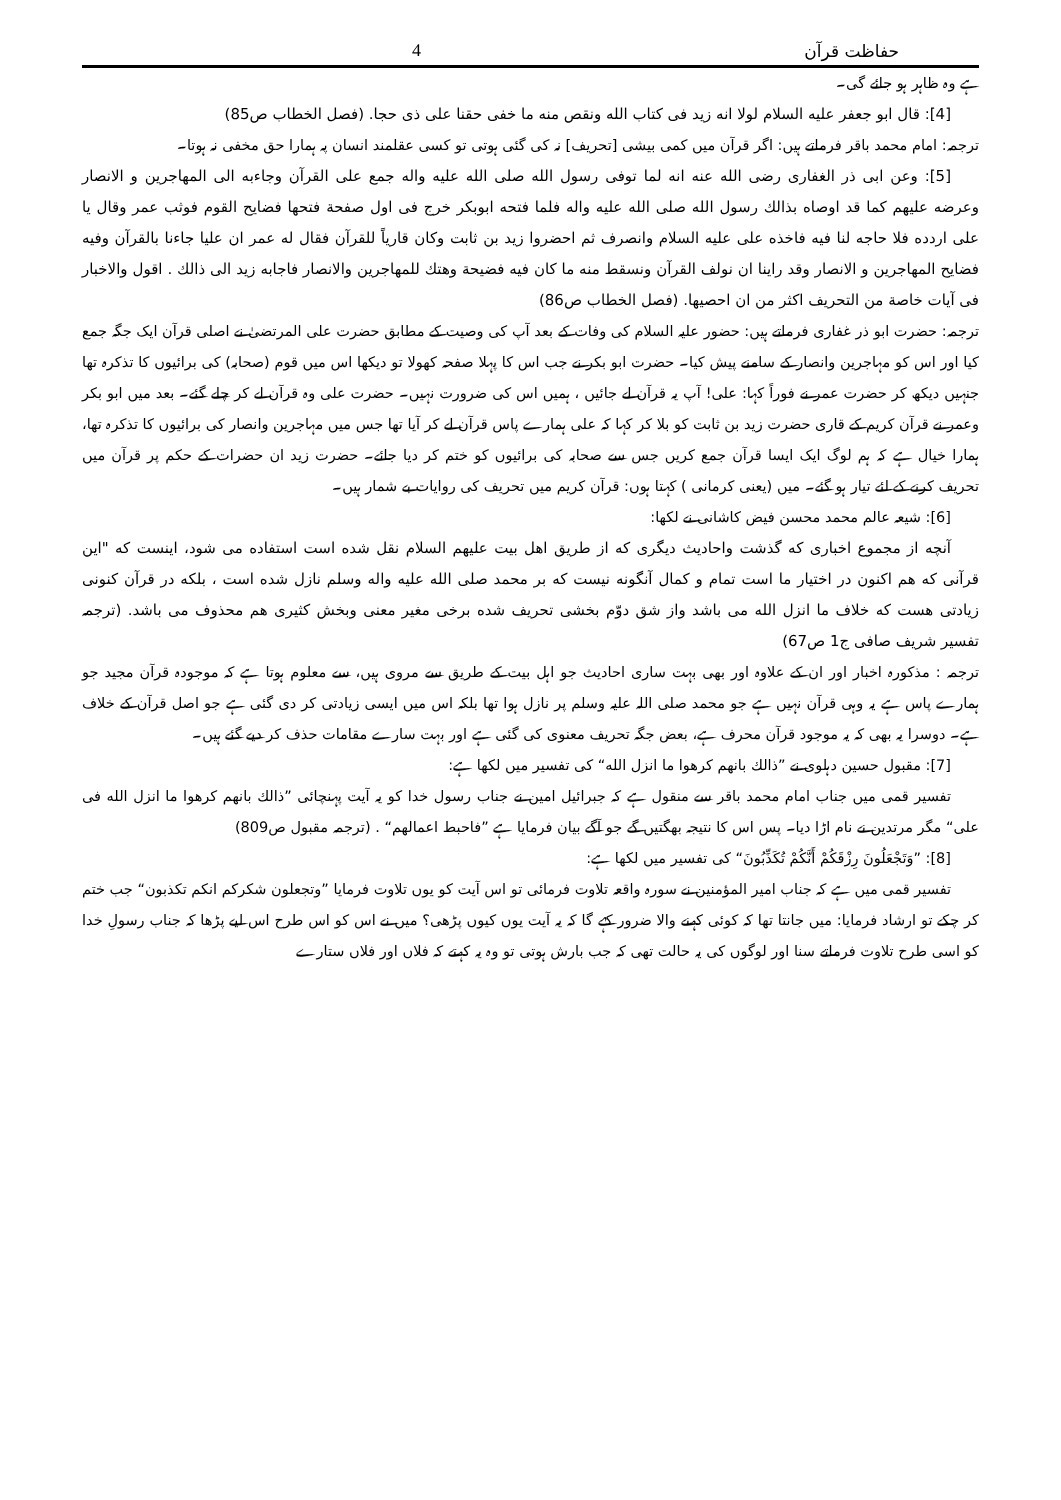حفاظت قرآن 4
ہے وہ ظاہر ہو جائے گی۔
[4]: قال ابو جعفر علیه السلام لولا انه زید فی کتاب الله ونقص منه ما خفی حقنا علی ذی حجا. (فصل الخطاب ص85)
ترجمہ: امام محمد باقر فرماتے ہیں: اگر قرآن میں کمی بیشی [تحریف] نہ کی گئی ہوتی تو کسی عقلمند انسان پہ ہمارا حق مخفی نہ ہوتا۔
[5]: وعن ابی ذر الغفاری رضی الله عنه انه لما توفی رسول الله صلی الله علیه واله جمع علی القرآن وجاءبه الی المهاجرین و الانصار وعرضه علیهم کما قد اوصاه بذالك رسول الله صلی الله علیه واله فلما فتحه ابوبكر خرج فی اول صفحة فتحها فضایح القوم فوثب عمر وقال یا علی اردده فلا حاجه لنا فیه فاخذه علی علیه السلام وانصرف ثم احضروا زید بن ثابت وکان قاریاً للقرآن فقال له عمر ان علیا جاءنا بالقرآن وفیه فضایح المهاجرین و الانصار وقد راینا ان نولف القرآن ونسقط منه ما کان فیه فضیحة وهتك للمهاجرین والانصار فاجابه زید الی ذالك . اقول والاخبار فی آیات خاصة من التحریف اكثر من ان احصیها. (فصل الخطاب ص86)
ترجمہ: حضرت ابو ذر غفاری فرماتے ہیں: حضور علیہ السلام کی وفات کے بعد آپ کی وصیت کے مطابق حضرت علی المرتضیٰ نے اصلی قرآن ایک جگہ جمع کیا اور اس کو مہاجرین وانصار کے سامنے پیش کیا۔ حضرت ابو بکر نے جب اس کا پہلا صفحہ کھولا تو دیکھا اس میں قوم (صحابہ) کی برائیوں کا تذکرہ تھا جنہیں دیکھ کر حضرت عمر نے فوراً کہا: علی! آپ یہ قرآن لے جائیں ، ہمیں اس کی ضرورت نہیں۔ حضرت علی وہ قرآن لے کر چلے گئے۔ بعد میں ابو بکر وعمر نے قرآن کریم کے قاری حضرت زید بن ثابت کو بلا کر کہا کہ علی ہمارے پاس قرآن لے کر آیا تھا جس میں مہاجرین وانصار کی برائیوں کا تذکرہ تھا، ہمارا خیال ہے کہ ہم لوگ ایک ایسا قرآن جمع کریں جس سے صحابہ کی برائیوں کو ختم کر دیا جائے۔ حضرت زید ان حضرات کے حکم پر قرآن میں تحریف کرنے کے لئے تیار ہو گئے۔ میں (یعنی کرمانی ) کہتا ہوں: قرآن کریم میں تحریف کی روایات بے شمار ہیں۔
[6]: شیعہ عالم محمد محسن فیض کاشانی نے لکھا:
آنچه از مجموع اخباری که گذشت واحادیث دیگری که از طریق اهل بیت علیهم السلام نقل شده است استفاده می شود، اینست که "این قرآنی که هم اکنون در اختیار ما است تمام و کمال آنگونه نیست که بر محمد صلی الله علیه واله وسلم نازل شده است ، بلکه در قرآن کنونی زیادتی هست که خلاف ما انزل الله می باشد واز شق دوّم بخشی تحریف شده برخی مغیر معنی وبخش کثیری هم محذوف می باشد. (ترجمہ تفسیر شریف صافی ج1 ص67)
ترجمہ : مذکورہ اخبار اور ان کے علاوہ اور بھی بہت ساری احادیث جو اہل بیت کے طریق سے مروی ہیں، سے معلوم ہوتا ہے کہ موجودہ قرآن مجید جو ہمارے پاس ہے یہ وہی قرآن نہیں ہے جو محمد صلی اللہ علیہ وسلم پر نازل ہوا تھا بلکہ اس میں ایسی زیادتی کر دی گئی ہے جو اصل قرآن کے خلاف ہے۔ دوسرا یہ بھی کہ یہ موجود قرآن محرف ہے، بعض جگہ تحریف معنوی کی گئی ہے اور بہت سارے مقامات حذف کر دیے گئے ہیں۔
[7]: مقبول حسین دہلوی نے ”ذالك بانهم کرهوا ما انزل الله“ کی تفسیر میں لکھا ہے:
تفسیر قمی میں جناب امام محمد باقر سے منقول ہے کہ جبرائیل امین نے جناب رسول خدا کو یہ آیت پہنچائی ”ذالك بانهم کرهوا ما انزل الله فی علی“ مگر مرتدین نے نام اڑا دیا۔ پس اس کا نتیجہ بھگتیں گے جو آگے بیان فرمایا ہے ”فاحبط اعمالهم“ . (ترجمہ مقبول ص809)
[8]: ”وَتَجْعَلُونَ رِزْقَكُمْ أَنَّكُمْ تُكَذِّبُونَ“ کی تفسیر میں لکھا ہے:
تفسیر قمی میں ہے کہ جناب امیر المؤمنین نے سورہ واقعہ تلاوت فرمائی تو اس آیت کو یوں تلاوت فرمایا ”وتجعلون شکرکم انکم تکذبون“ جب ختم کر چکے تو ارشاد فرمایا: میں جانتا تھا کہ کوئی کہنے والا ضرور کہے گا کہ یہ آیت یوں کیوں پڑھی؟ میں نے اس کو اس طرح اس لیے پڑھا کہ جناب رسولِ خدا کو اسی طرح تلاوت فرماتے سنا اور لوگوں کی یہ حالت تھی کہ جب بارش ہوتی تو وہ یہ کہتے کہ فلاں اور فلاں ستارے